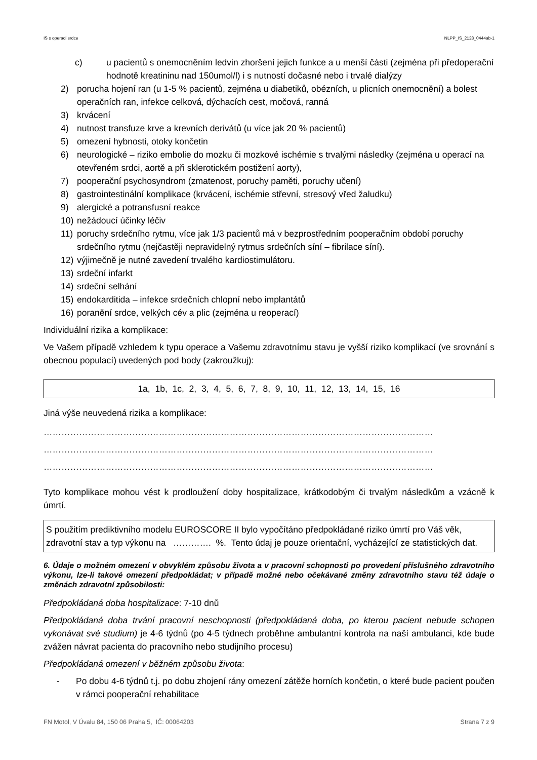IS s operací srdce NLPP_IS_2128_0444ab-1
c) u pacientů s onemocněním ledvin zhoršení jejich funkce a u menší části (zejména při předoperační hodnotě kreatininu nad 150umol/l) i s nutností dočasné nebo i trvalé dialýzy
2) porucha hojení ran (u 1-5 % pacientů, zejména u diabetiků, obézních, u plicních onemocnění) a bolest operačních ran, infekce celková, dýchacích cest, močová, ranná
3) krvácení
4) nutnost transfuze krve a krevních derivátů (u více jak 20 % pacientů)
5) omezení hybnosti, otoky končetin
6) neurologické – riziko embolie do mozku či mozkové ischémie s trvalými následky (zejména u operací na otevřeném srdci, aortě a při sklerotickém postižení aorty),
7) pooperační psychosyndrom (zmatenost, poruchy paměti, poruchy učení)
8) gastrointestinální komplikace (krvácení, ischémie střevní, stresový vřed žaludku)
9) alergické a potransfusní reakce
10) nežádoucí účinky léčiv
11) poruchy srdečního rytmu, více jak 1/3 pacientů má v bezprostředním pooperačním období poruchy srdečního rytmu (nejčastěji nepravidelný rytmus srdečních síní – fibrilace síní).
12) výjimečně je nutné zavedení trvalého kardiostimulátoru.
13) srdeční infarkt
14) srdeční selhání
15) endokarditida – infekce srdečních chlopní nebo implantátů
16) poranění srdce, velkých cév a plic (zejména u reoperací)
Individuální rizika a komplikace:
Ve Vašem případě vzhledem k typu operace a Vašemu zdravotnímu stavu je vyšší riziko komplikací (ve srovnání s obecnou populací) uvedených pod body (zakroužkuj):
1a, 1b, 1c, 2, 3, 4, 5, 6, 7, 8, 9, 10, 11, 12, 13, 14, 15, 16
Jiná výše neuvedená rizika a komplikace:
……………………………………………………………………………………………………………………
……………………………………………………………………………………………………………………
……………………………………………………………………………………………………………………
Tyto komplikace mohou vést k prodloužení doby hospitalizace, krátkodobým či trvalým následkům a vzácně k úmrtí.
S použitím prediktivního modelu EUROSCORE II bylo vypočítáno předpokládané riziko úmrtí pro Váš věk, zdravotní stav a typ výkonu na …………. %. Tento údaj je pouze orientační, vycházející ze statistických dat.
6. Údaje o možném omezení v obvyklém způsobu života a v pracovní schopnosti po provedení příslušného zdravotního výkonu, lze-li takové omezení předpokládat; v případě možné nebo očekávané změny zdravotního stavu též údaje o změnách zdravotní způsobilosti:
Předpokládaná doba hospitalizace: 7-10 dnů
Předpokládaná doba trvání pracovní neschopnosti (předpokládaná doba, po kterou pacient nebude schopen vykonávat své studium) je 4-6 týdnů (po 4-5 týdnech proběhne ambulantní kontrola na naší ambulanci, kde bude zvážen návrat pacienta do pracovního nebo studijního procesu)
Předpokládaná omezení v běžném způsobu života:
- Po dobu 4-6 týdnů t.j. po dobu zhojení rány omezení zátěže horních končetin, o které bude pacient poučen v rámci pooperační rehabilitace
FN Motol, V Úvalu 84, 150 06 Praha 5, IČ: 00064203 Strana 7 z 9